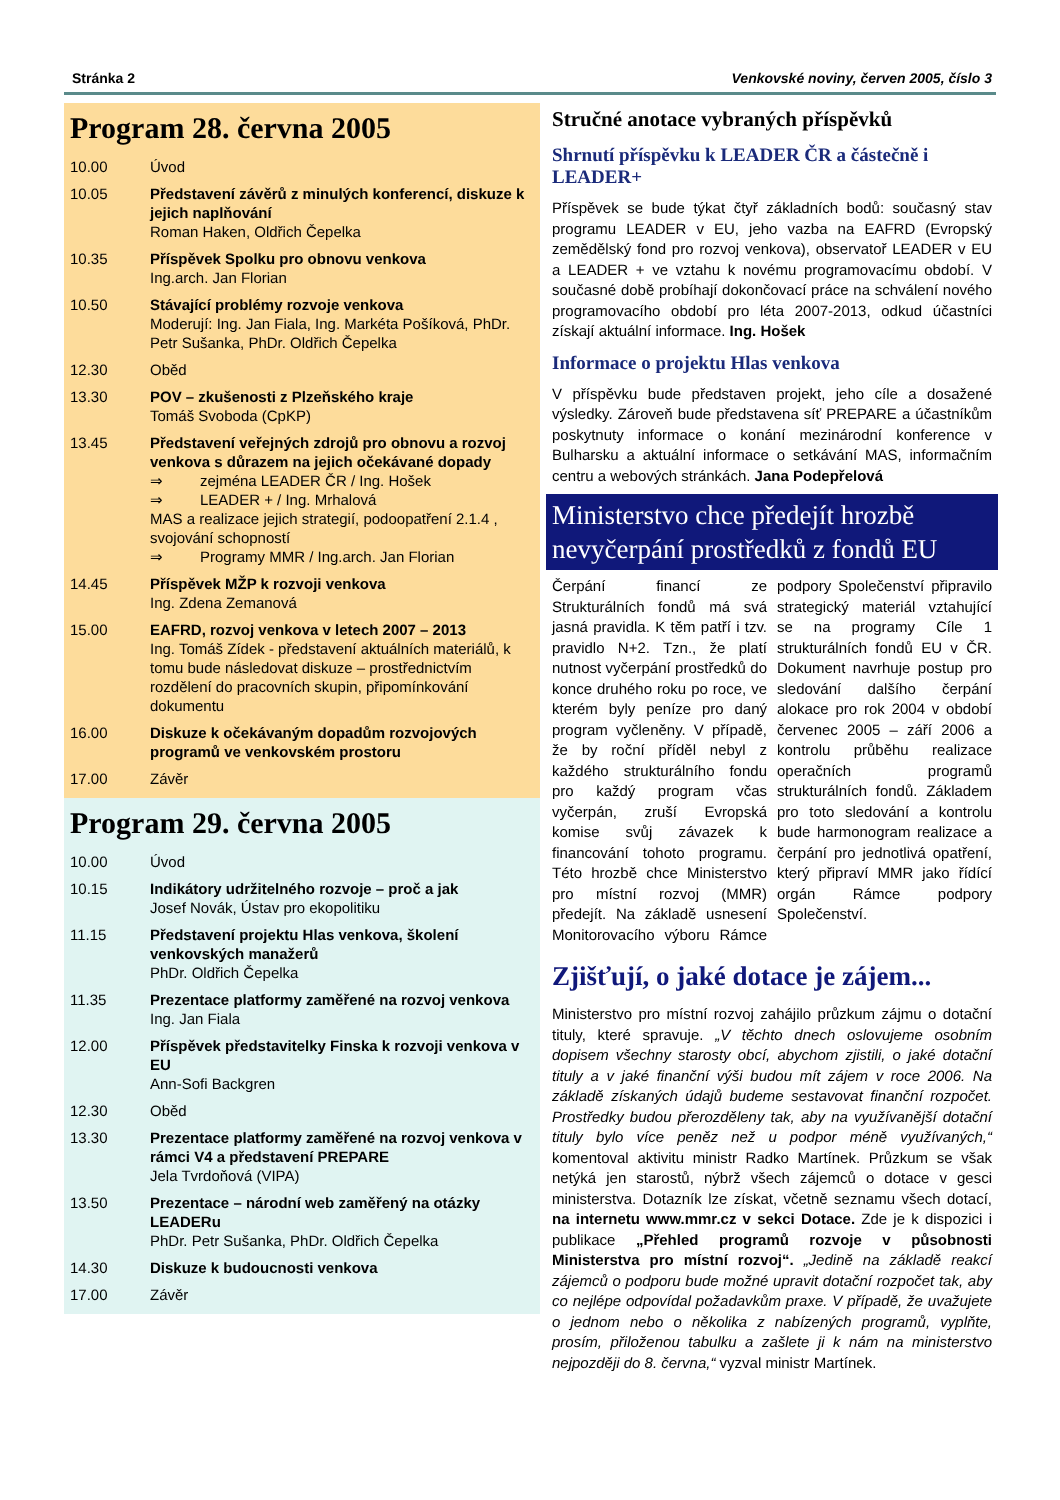Stránka 2 Venkovské noviny, červen 2005, číslo 3
Program 28. června 2005
| 10.00 | Úvod |
| 10.05 | Představení závěrů z minulých konferencí, diskuze k jejich naplňování Roman Haken, Oldřich Čepelka |
| 10.35 | Příspěvek Spolku pro obnovu venkova Ing.arch. Jan Florian |
| 10.50 | Stávající problémy rozvoje venkova Moderují: Ing. Jan Fiala, Ing. Markéta Pošíková, PhDr. Petr Sušanka, PhDr. Oldřich Čepelka |
| 12.30 | Oběd |
| 13.30 | POV – zkušenosti z Plzeňského kraje Tomáš Svoboda (CpKP) |
| 13.45 | Představení veřejných zdrojů pro obnovu a rozvoj venkova s důrazem na jejich očekávané dopady ⇒ zejména LEADER ČR / Ing. Hošek ⇒ LEADER + / Ing. Mrhalová MAS a realizace jejich strategií, podoopatření 2.1.4 , svojování schopností ⇒ Programy MMR / Ing.arch. Jan Florian |
| 14.45 | Příspěvek MŽP k rozvoji venkova Ing. Zdena Zemanová |
| 15.00 | EAFRD, rozvoj venkova v letech 2007 – 2013 Ing. Tomáš Zídek - představení aktuálních materiálů, k tomu bude následovat diskuze – prostřednictvím rozdělení do pracovních skupin, připomínkování dokumentu |
| 16.00 | Diskuze k očekávaným dopadům rozvojových programů ve venkovském prostoru |
| 17.00 | Závěr |
Program 29. června 2005
| 10.00 | Úvod |
| 10.15 | Indikátory udržitelného rozvoje – proč a jak Josef Novák, Ústav pro ekopolitiku |
| 11.15 | Představení projektu Hlas venkova, školení venkovských manažerů PhDr. Oldřich Čepelka |
| 11.35 | Prezentace platformy zaměřené na rozvoj venkova Ing. Jan Fiala |
| 12.00 | Příspěvek představitelky Finska k rozvoji venkova v EU Ann-Sofi Backgren |
| 12.30 | Oběd |
| 13.30 | Prezentace platformy zaměřené na rozvoj venkova v rámci V4 a představení PREPARE Jela Tvrdoňová (VIPA) |
| 13.50 | Prezentace – národní web zaměřený na otázky LEADERu PhDr. Petr Sušanka, PhDr. Oldřich Čepelka |
| 14.30 | Diskuze k budoucnosti venkova |
| 17.00 | Závěr |
Stručné anotace vybraných příspěvků
Shrnutí příspěvku k LEADER ČR a částečně i LEADER+
Příspěvek se bude týkat čtyř základních bodů: současný stav programu LEADER v EU, jeho vazba na EAFRD (Evropský zemědělský fond pro rozvoj venkova), observatoř LEADER v EU a LEADER + ve vztahu k novému programovacímu období. V současné době probíhají dokončovací práce na schválení nového programovacího období pro léta 2007-2013, odkud účastníci získají aktuální informace. Ing. Hošek
Informace o projektu Hlas venkova
V příspěvku bude představen projekt, jeho cíle a dosažené výsledky. Zároveň bude představena síť PREPARE a účastníkům poskytnuty informace o konání mezinárodní konference v Bulharsku a aktuální informace o setkávání MAS, informačním centru a webových stránkách. Jana Podepřelová
Ministerstvo chce předejít hrozbě nevyčerpání prostředků z fondů EU
Čerpání financí ze Strukturálních fondů má svá jasná pravidla. K těm patří i tzv. pravidlo N+2. Tzn., že platí nutnost vyčerpání prostředků do konce druhého roku po roce, ve kterém byly peníze pro daný program vyčleněny. V případě, že by roční příděl nebyl z každého strukturálního fondu pro každý program včas vyčerpán, zruší Evropská komise svůj závazek k financování tohoto programu. Této hrozbě chce Ministerstvo pro místní rozvoj (MMR) předejít. Na základě usnesení Monitorovacího výboru Rámce podpory Společenství připravilo strategický materiál vztahující se na programy Cíle 1 strukturálních fondů EU v ČR. Dokument navrhuje postup pro sledování dalšího čerpání alokace pro rok 2004 v období červenec 2005 – září 2006 a kontrolu průběhu realizace operačních programů strukturálních fondů. Základem pro toto sledování a kontrolu bude harmonogram realizace a čerpání pro jednotlivá opatření, který připraví MMR jako řídící orgán Rámce podpory Společenství.
Zjišťují, o jaké dotace je zájem...
Ministerstvo pro místní rozvoj zahájilo průzkum zájmu o dotační tituly, které spravuje. „V těchto dnech oslovujeme osobním dopisem všechny starosty obcí, abychom zjistili, o jaké dotační tituly a v jaké finanční výši budou mít zájem v roce 2006. Na základě získaných údajů budeme sestavovat finanční rozpočet. Prostředky budou přerozděleny tak, aby na využívanější dotační tituly bylo více peněz než u podpor méně využívaných,“ komentoval aktivitu ministr Radko Martínek. Průzkum se však netýká jen starostů, nýbrž všech zájemců o dotace v gesci ministerstva. Dotazník lze získat, včetně seznamu všech dotací, na internetu www.mmr.cz v sekci Dotace. Zde je k dispozici i publikace „Přehled programů rozvoje v působnosti Ministerstva pro místní rozvoj“. „Jedině na základě reakcí zájemců o podporu bude možné upravit dotační rozpočet tak, aby co nejlépe odpovídal požadavkům praxe. V případě, že uvažujete o jednom nebo o několika z nabízených programů, vyplňte, prosím, přiloženou tabulku a zašlete ji k nám na ministerstvo nejpozději do 8. června,“ vyzval ministr Martínek.